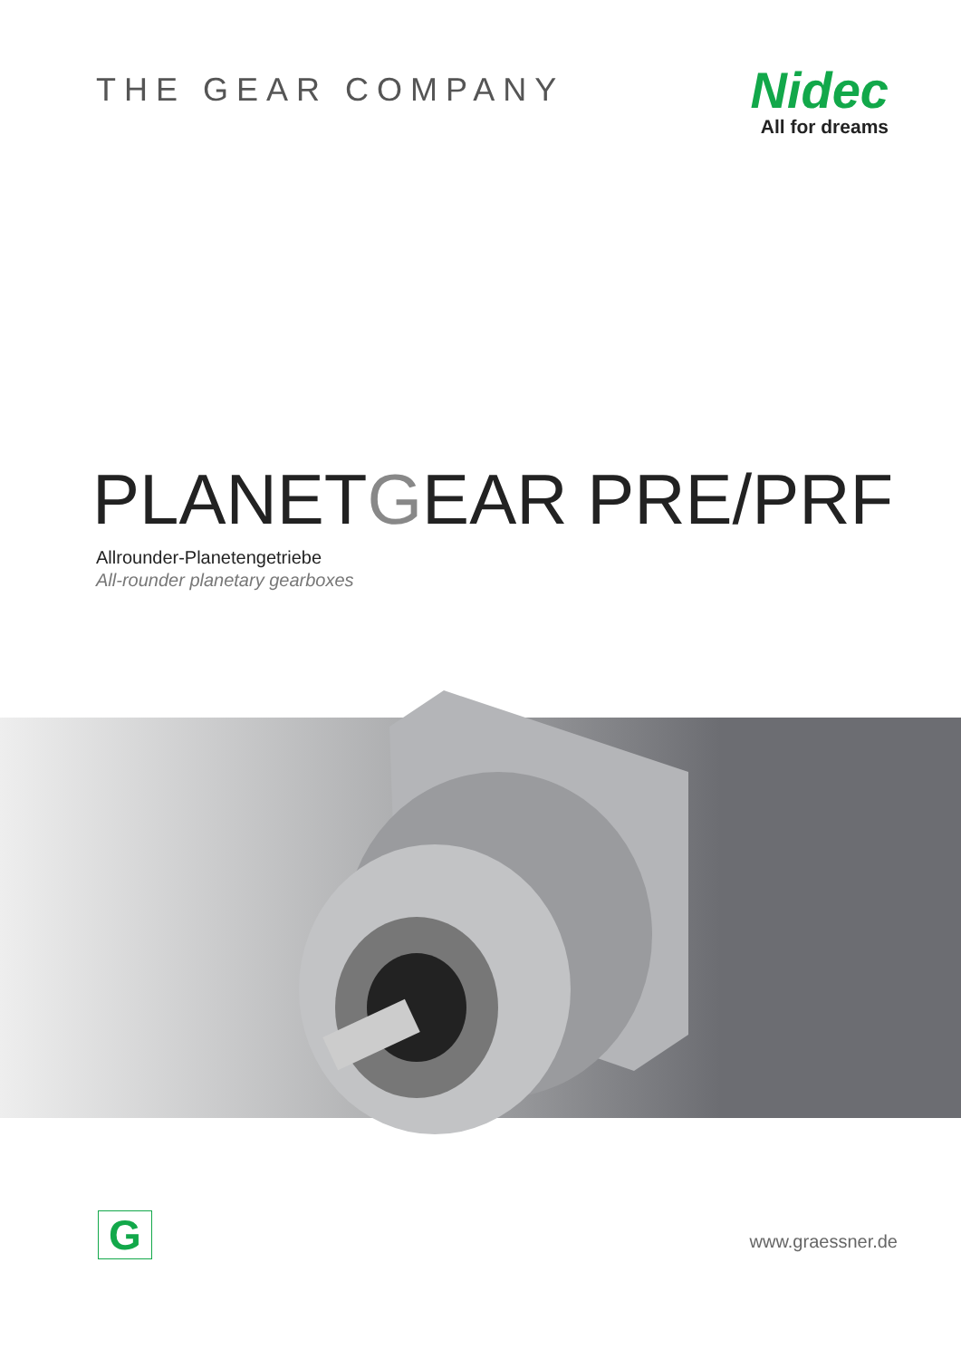THE GEAR COMPANY
Nidec
All for dreams
PLANETGEAR PRE/PRF
Allrounder-Planetengetriebe
All-rounder planetary gearboxes
G
www.graessner.de